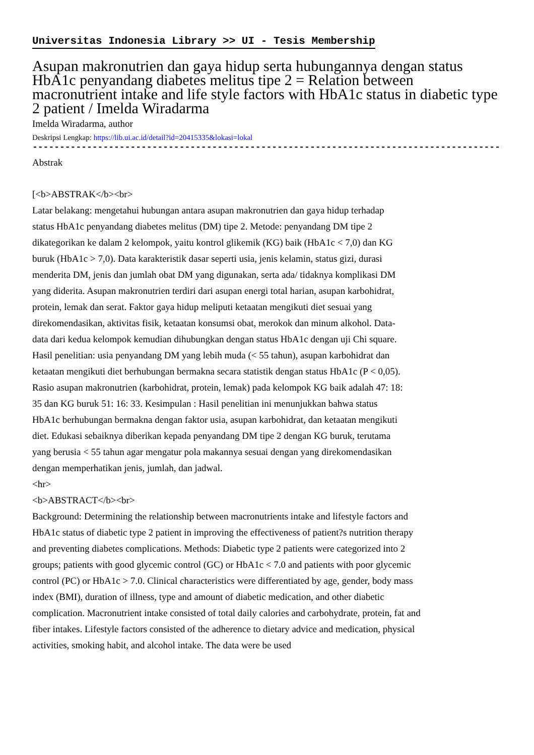Universitas Indonesia Library >> UI - Tesis Membership
Asupan makronutrien dan gaya hidup serta hubungannya dengan status HbA1c penyandang diabetes melitus tipe 2 = Relation between macronutrient intake and life style factors with HbA1c status in diabetic type 2 patient / Imelda Wiradarma
Imelda Wiradarma, author
Deskripsi Lengkap: https://lib.ui.ac.id/detail?id=20415335&lokasi=lokal
------------------------------------------------------------------------------------------
Abstrak
[<b>ABSTRAK</b><br>
Latar belakang: mengetahui hubungan antara asupan makronutrien dan gaya hidup terhadap status HbA1c penyandang diabetes melitus (DM) tipe 2. Metode: penyandang DM tipe 2 dikategorikan ke dalam 2 kelompok, yaitu kontrol glikemik (KG) baik (HbA1c < 7,0) dan KG buruk (HbA1c > 7,0). Data karakteristik dasar seperti usia, jenis kelamin, status gizi, durasi menderita DM, jenis dan jumlah obat DM yang digunakan, serta ada/ tidaknya komplikasi DM yang diderita. Asupan makronutrien terdiri dari asupan energi total harian, asupan karbohidrat, protein, lemak dan serat. Faktor gaya hidup meliputi ketaatan mengikuti diet sesuai yang direkomendasikan, aktivitas fisik, ketaatan konsumsi obat, merokok dan minum alkohol. Data-data dari kedua kelompok kemudian dihubungkan dengan status HbA1c dengan uji Chi square. Hasil penelitian: usia penyandang DM yang lebih muda (< 55 tahun), asupan karbohidrat dan ketaatan mengikuti diet berhubungan bermakna secara statistik dengan status HbA1c (P < 0,05). Rasio asupan makronutrien (karbohidrat, protein, lemak) pada kelompok KG baik adalah 47: 18: 35 dan KG buruk 51: 16: 33. Kesimpulan : Hasil penelitian ini menunjukkan bahwa status HbA1c berhubungan bermakna dengan faktor usia, asupan karbohidrat, dan ketaatan mengikuti diet. Edukasi sebaiknya diberikan kepada penyandang DM tipe 2 dengan KG buruk, terutama yang berusia < 55 tahun agar mengatur pola makannya sesuai dengan yang direkomendasikan dengan memperhatikan jenis, jumlah, dan jadwal.
<hr>
<b>ABSTRACT</b><br>
Background: Determining the relationship between macronutrients intake and lifestyle factors and HbA1c status of diabetic type 2 patient in improving the effectiveness of patient?s nutrition therapy and preventing diabetes complications. Methods: Diabetic type 2 patients were categorized into 2 groups; patients with good glycemic control (GC) or HbA1c < 7.0 and patients with poor glycemic control (PC) or HbA1c > 7.0. Clinical characteristics were differentiated by age, gender, body mass index (BMI), duration of illness, type and amount of diabetic medication, and other diabetic complication. Macronutrient intake consisted of total daily calories and carbohydrate, protein, fat and fiber intakes. Lifestyle factors consisted of the adherence to dietary advice and medication, physical activities, smoking habit, and alcohol intake. The data were be used